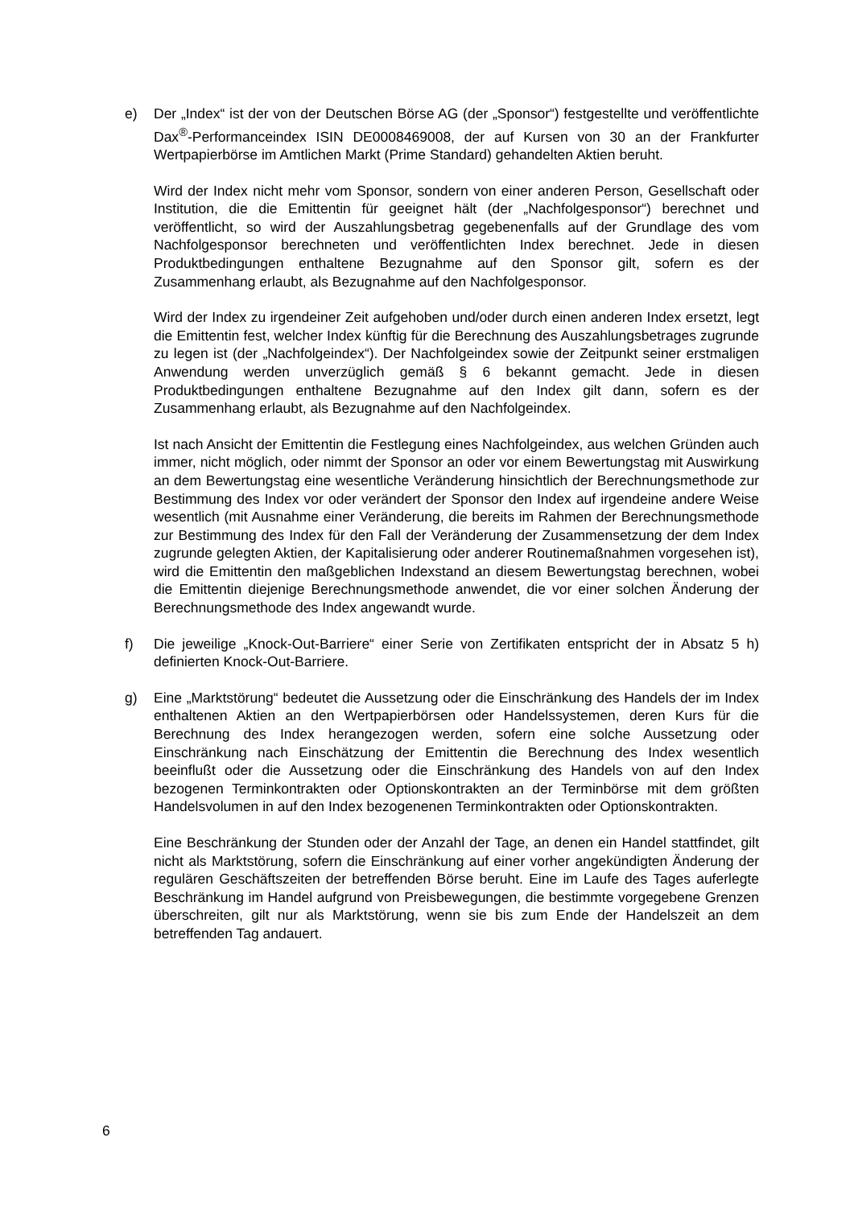e) Der „Index“ ist der von der Deutschen Börse AG (der „Sponsor“) festgestellte und veröffentlichte Dax<sup>®</sup>-Performanceindex ISIN DE0008469008, der auf Kursen von 30 an der Frankfurter Wertpapierbörse im Amtlichen Markt (Prime Standard) gehandelten Aktien beruht.
Wird der Index nicht mehr vom Sponsor, sondern von einer anderen Person, Gesellschaft oder Institution, die die Emittentin für geeignet hält (der „Nachfolgesponsor“) berechnet und veröffentlicht, so wird der Auszahlungsbetrag gegebenenfalls auf der Grundlage des vom Nachfolgesponsor berechneten und veröffentlichten Index berechnet. Jede in diesen Produktbedingungen enthaltene Bezugnahme auf den Sponsor gilt, sofern es der Zusammenhang erlaubt, als Bezugnahme auf den Nachfolgesponsor.
Wird der Index zu irgendeiner Zeit aufgehoben und/oder durch einen anderen Index ersetzt, legt die Emittentin fest, welcher Index künftig für die Berechnung des Auszahlungsbetrages zugrunde zu legen ist (der „Nachfolgeindex“). Der Nachfolgeindex sowie der Zeitpunkt seiner erstmaligen Anwendung werden unverzüglich gemäß § 6 bekannt gemacht. Jede in diesen Produktbedingungen enthaltene Bezugnahme auf den Index gilt dann, sofern es der Zusammenhang erlaubt, als Bezugnahme auf den Nachfolgeindex.
Ist nach Ansicht der Emittentin die Festlegung eines Nachfolgeindex, aus welchen Gründen auch immer, nicht möglich, oder nimmt der Sponsor an oder vor einem Bewertungstag mit Auswirkung an dem Bewertungstag eine wesentliche Veränderung hinsichtlich der Berechnungsmethode zur Bestimmung des Index vor oder verändert der Sponsor den Index auf irgendeine andere Weise wesentlich (mit Ausnahme einer Veränderung, die bereits im Rahmen der Berechnungsmethode zur Bestimmung des Index für den Fall der Veränderung der Zusammensetzung der dem Index zugrunde gelegten Aktien, der Kapitalisierung oder anderer Routinemaßnahmen vorgesehen ist), wird die Emittentin den maßgeblichen Indexstand an diesem Bewertungstag berechnen, wobei die Emittentin diejenige Berechnungsmethode anwendet, die vor einer solchen Änderung der Berechnungsmethode des Index angewandt wurde.
f) Die jeweilige „Knock-Out-Barriere“ einer Serie von Zertifikaten entspricht der in Absatz 5 h) definierten Knock-Out-Barriere.
g) Eine „Marktstörung“ bedeutet die Aussetzung oder die Einschränkung des Handels der im Index enthaltenen Aktien an den Wertpapierbörsen oder Handelssystemen, deren Kurs für die Berechnung des Index herangezogen werden, sofern eine solche Aussetzung oder Einschränkung nach Einschätzung der Emittentin die Berechnung des Index wesentlich beeinflußt oder die Aussetzung oder die Einschränkung des Handels von auf den Index bezogenen Terminkontrakten oder Optionskontrakten an der Terminbörse mit dem größten Handelsvolumen in auf den Index bezogenenen Terminkontrakten oder Optionskontrakten.
Eine Beschränkung der Stunden oder der Anzahl der Tage, an denen ein Handel stattfindet, gilt nicht als Marktstörung, sofern die Einschränkung auf einer vorher angekündigten Änderung der regulären Geschäftszeiten der betreffenden Börse beruht. Eine im Laufe des Tages auferlegte Beschränkung im Handel aufgrund von Preisbewegungen, die bestimmte vorgegebene Grenzen überschreiten, gilt nur als Marktstörung, wenn sie bis zum Ende der Handelszeit an dem betreffenden Tag andauert.
6